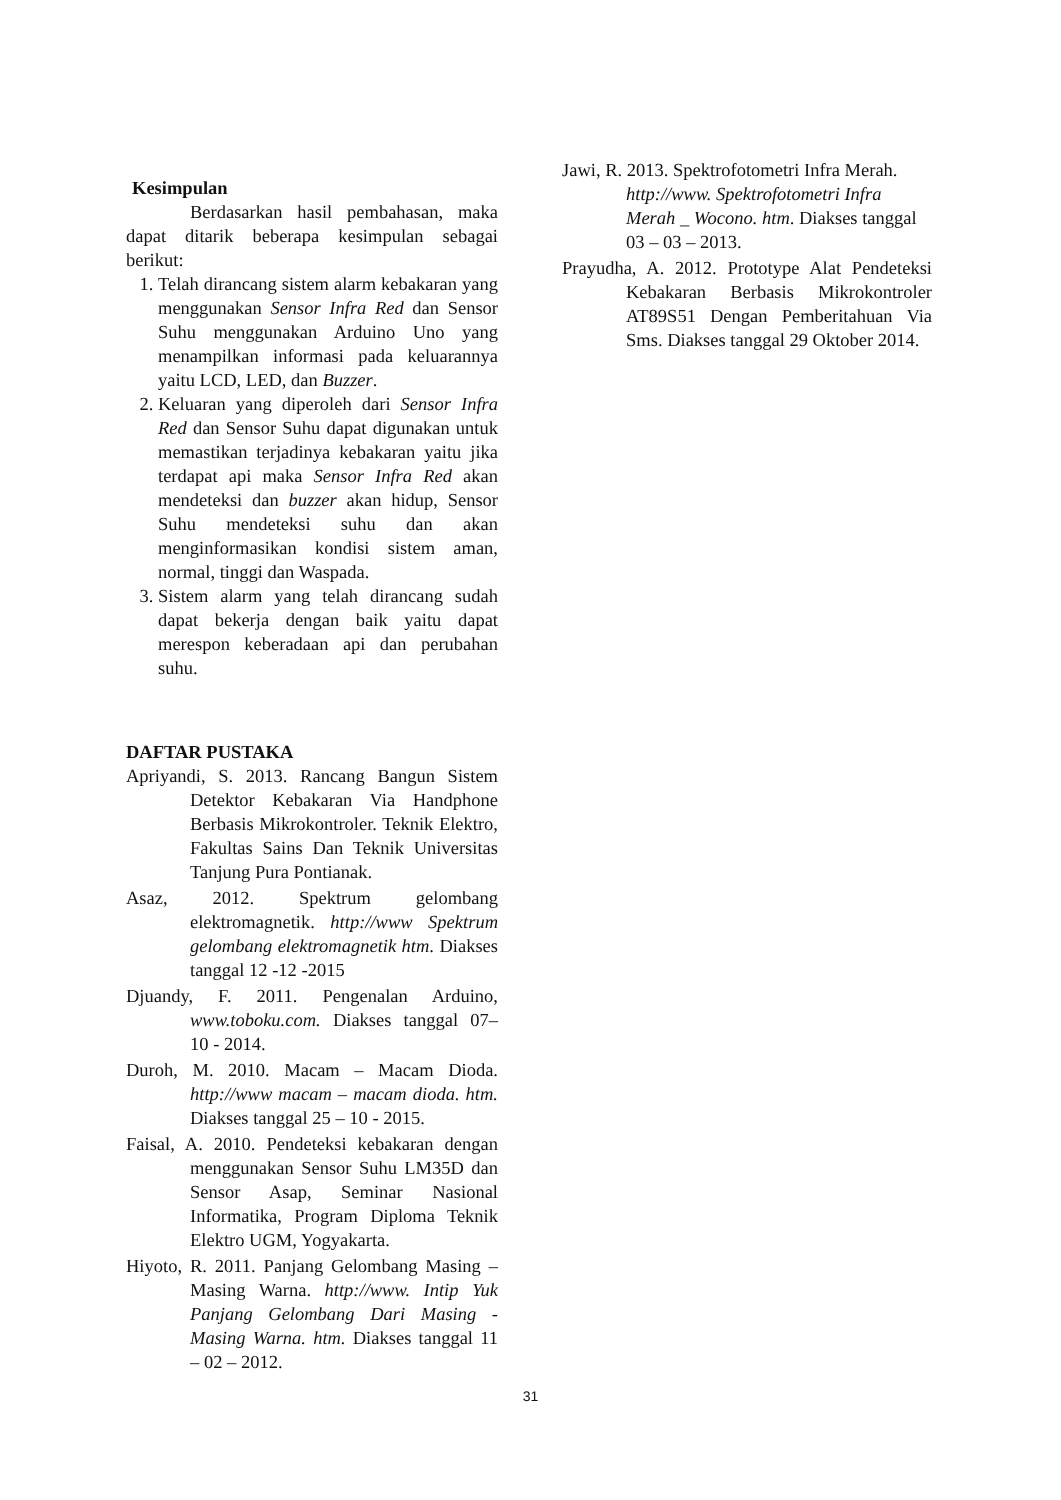Kesimpulan
Berdasarkan hasil pembahasan, maka dapat ditarik beberapa kesimpulan sebagai berikut:
1. Telah dirancang sistem alarm kebakaran yang menggunakan Sensor Infra Red dan Sensor Suhu menggunakan Arduino Uno yang menampilkan informasi pada keluarannya yaitu LCD, LED, dan Buzzer.
2. Keluaran yang diperoleh dari Sensor Infra Red dan Sensor Suhu dapat digunakan untuk memastikan terjadinya kebakaran yaitu jika terdapat api maka Sensor Infra Red akan mendeteksi dan buzzer akan hidup, Sensor Suhu mendeteksi suhu dan akan menginformasikan kondisi sistem aman, normal, tinggi dan Waspada.
3. Sistem alarm yang telah dirancang sudah dapat bekerja dengan baik yaitu dapat merespon keberadaan api dan perubahan suhu.
DAFTAR PUSTAKA
Apriyandi, S. 2013. Rancang Bangun Sistem Detektor Kebakaran Via Handphone Berbasis Mikrokontroler. Teknik Elektro, Fakultas Sains Dan Teknik Universitas Tanjung Pura Pontianak.
Asaz, 2012. Spektrum gelombang elektromagnetik. http://www Spektrum gelombang elektromagnetik htm. Diakses tanggal 12 -12 -2015
Djuandy, F. 2011. Pengenalan Arduino, www.toboku.com. Diakses tanggal 07– 10 - 2014.
Duroh, M. 2010. Macam – Macam Dioda. http://www macam – macam dioda. htm. Diakses tanggal 25 – 10 - 2015.
Faisal, A. 2010. Pendeteksi kebakaran dengan menggunakan Sensor Suhu LM35D dan Sensor Asap, Seminar Nasional Informatika, Program Diploma Teknik Elektro UGM, Yogyakarta.
Hiyoto, R. 2011. Panjang Gelombang Masing – Masing Warna. http://www. Intip Yuk Panjang Gelombang Dari Masing - Masing Warna. htm. Diakses tanggal 11 – 02 – 2012.
Jawi, R. 2013. Spektrofotometri Infra Merah. http://www. Spektrofotometri Infra Merah _ Wocono. htm. Diakses tanggal 03 – 03 – 2013.
Prayudha, A. 2012. Prototype Alat Pendeteksi Kebakaran Berbasis Mikrokontroler AT89S51 Dengan Pemberitahuan Via Sms. Diakses tanggal 29 Oktober 2014.
31